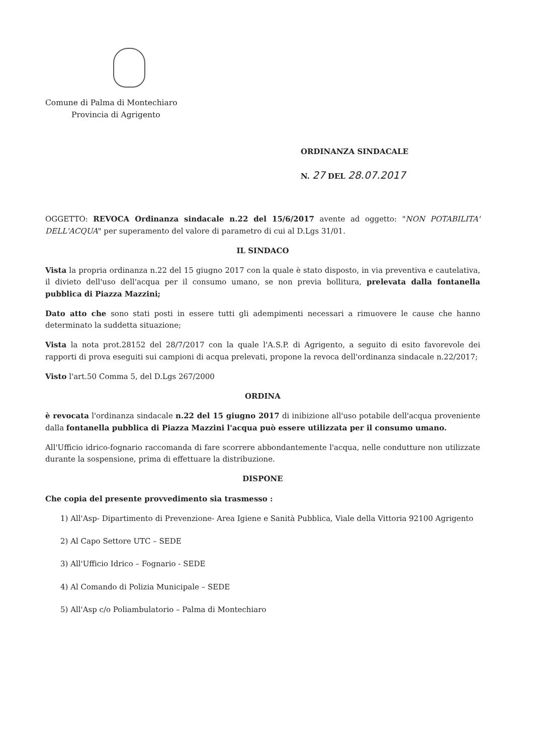Comune di Palma di Montechiaro
Provincia di Agrigento
ORDINANZA SINDACALE
N. 27 DEL 28.07.2017
OGGETTO: REVOCA Ordinanza sindacale n.22 del 15/6/2017 avente ad oggetto: "NON POTABILITA' DELL'ACQUA" per superamento del valore di parametro di cui al D.Lgs 31/01.
IL SINDACO
Vista la propria ordinanza n.22 del 15 giugno 2017 con la quale è stato disposto, in via preventiva e cautelativa, il divieto dell'uso dell'acqua per il consumo umano, se non previa bollitura, prelevata dalla fontanella pubblica di Piazza Mazzini;
Dato atto che sono stati posti in essere tutti gli adempimenti necessari a rimuovere le cause che hanno determinato la suddetta situazione;
Vista la nota prot.28152 del 28/7/2017 con la quale l'A.S.P. di Agrigento, a seguito di esito favorevole dei rapporti di prova eseguiti sui campioni di acqua prelevati, propone la revoca dell'ordinanza sindacale n.22/2017;
Visto l'art.50 Comma 5, del D.Lgs 267/2000
ORDINA
è revocata l'ordinanza sindacale n.22 del 15 giugno 2017 di inibizione all'uso potabile dell'acqua proveniente dalla fontanella pubblica di Piazza Mazzini l'acqua può essere utilizzata per il consumo umano.
All'Ufficio idrico-fognario raccomanda di fare scorrere abbondantemente l'acqua, nelle condutture non utilizzate durante la sospensione, prima di effettuare la distribuzione.
DISPONE
Che copia del presente provvedimento sia trasmesso :
1) All'Asp- Dipartimento di Prevenzione- Area Igiene e Sanità Pubblica, Viale della Vittoria 92100 Agrigento
2) Al Capo Settore UTC – SEDE
3) All'Ufficio Idrico – Fognario - SEDE
4) Al Comando di Polizia Municipale – SEDE
5) All'Asp c/o Poliambulatorio – Palma di Montechiaro